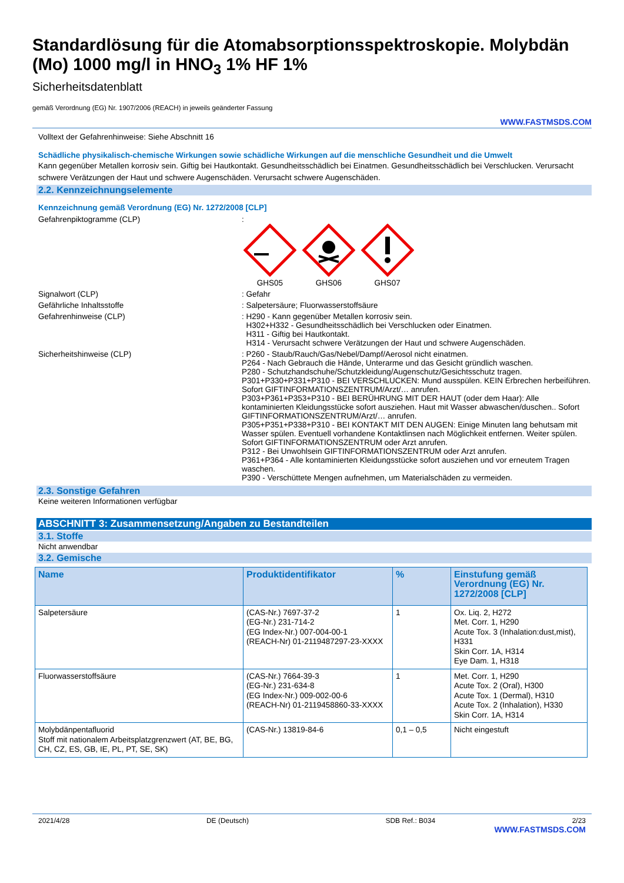Standardlösung für die Atomabsorptionsspektroskopie. Molybdän (Mo) 1000 mg/l in HNO<sub>3</sub> 1% HF 1%
Sicherheitsdatenblatt
gemäß Verordnung (EG) Nr. 1907/2006 (REACH) in jeweils geänderter Fassung
WWW.FASTMSDS.COM
Volltext der Gefahrenhinweise: Siehe Abschnitt 16
Schädliche physikalisch-chemische Wirkungen sowie schädliche Wirkungen auf die menschliche Gesundheit und die Umwelt
Kann gegenüber Metallen korrosiv sein. Giftig bei Hautkontakt. Gesundheitsschädlich bei Einatmen. Gesundheitsschädlich bei Verschlucken. Verursacht schwere Verätzungen der Haut und schwere Augenschäden. Verursacht schwere Augenschäden.
2.2. Kennzeichnungselemente
Kennzeichnung gemäß Verordnung (EG) Nr. 1272/2008 [CLP]
Gefahrenpiktogramme (CLP) :
GHS05
GHS06
GHS07
Signalwort (CLP) : Gefahr
Gefährliche Inhaltsstoffe : Salpetersäure; Fluorwasserstoffsäure
Gefahrenhinweise (CLP) : H290 - Kann gegenüber Metallen korrosiv sein.
H302+H332 - Gesundheitsschädlich bei Verschlucken oder Einatmen.
H311 - Giftig bei Hautkontakt.
H314 - Verursacht schwere Verätzungen der Haut und schwere Augenschäden.
Sicherheitshinweise (CLP) : P260 - Staub/Rauch/Gas/Nebel/Dampf/Aerosol nicht einatmen.
P264 - Nach Gebrauch die Hände, Unterarme und das Gesicht gründlich waschen.
P280 - Schutzhandschuhe/Schutzkleidung/Augenschutz/Gesichtsschutz tragen.
P301+P330+P331+P310 - BEI VERSCHLUCKEN: Mund ausspülen. KEIN Erbrechen herbeiführen. Sofort GIFTINFORMATIONSZENTRUM/Arzt/… anrufen.
P303+P361+P353+P310 - BEI BERÜHRUNG MIT DER HAUT (oder dem Haar): Alle kontaminierten Kleidungsstücke sofort ausziehen. Haut mit Wasser abwaschen/duschen.. Sofort GIFTINFORMATIONSZENTRUM/Arzt/… anrufen.
P305+P351+P338+P310 - BEI KONTAKT MIT DEN AUGEN: Einige Minuten lang behutsam mit Wasser spülen. Eventuell vorhandene Kontaktlinsen nach Möglichkeit entfernen. Weiter spülen. Sofort GIFTINFORMATIONSZENTRUM oder Arzt anrufen.
P312 - Bei Unwohlsein GIFTINFORMATIONSZENTRUM oder Arzt anrufen.
P361+P364 - Alle kontaminierten Kleidungsstücke sofort ausziehen und vor erneutem Tragen waschen.
P390 - Verschüttete Mengen aufnehmen, um Materialschäden zu vermeiden.
2.3. Sonstige Gefahren
Keine weiteren Informationen verfügbar
ABSCHNITT 3: Zusammensetzung/Angaben zu Bestandteilen
3.1. Stoffe
Nicht anwendbar
3.2. Gemische
| Name | Produktidentifikator | % | Einstufung gemäß Verordnung (EG) Nr. 1272/2008 [CLP] |
| --- | --- | --- | --- |
| Salpetersäure | (CAS-Nr.) 7697-37-2 (EG-Nr.) 231-714-2 (EG Index-Nr.) 007-004-00-1 (REACH-Nr) 01-2119487297-23-XXXX | 1 | Ox. Liq. 2, H272 Met. Corr. 1, H290 Acute Tox. 3 (Inhalation:dust,mist), H331 Skin Corr. 1A, H314 Eye Dam. 1, H318 |
| Fluorwasserstoffsäure | (CAS-Nr.) 7664-39-3 (EG-Nr.) 231-634-8 (EG Index-Nr.) 009-002-00-6 (REACH-Nr) 01-2119458860-33-XXXX | 1 | Met. Corr. 1, H290 Acute Tox. 2 (Oral), H300 Acute Tox. 1 (Dermal), H310 Acute Tox. 2 (Inhalation), H330 Skin Corr. 1A, H314 |
| Molybdänpentafluorid Stoff mit nationalem Arbeitsplatzgrenzwert (AT, BE, BG, CH, CZ, ES, GB, IE, PL, PT, SE, SK) | (CAS-Nr.) 13819-84-6 | 0,1 – 0,5 | Nicht eingestuft |
2021/4/28 DE (Deutsch) SDB Ref.: B034 2/23
WWW.FASTMSDS.COM